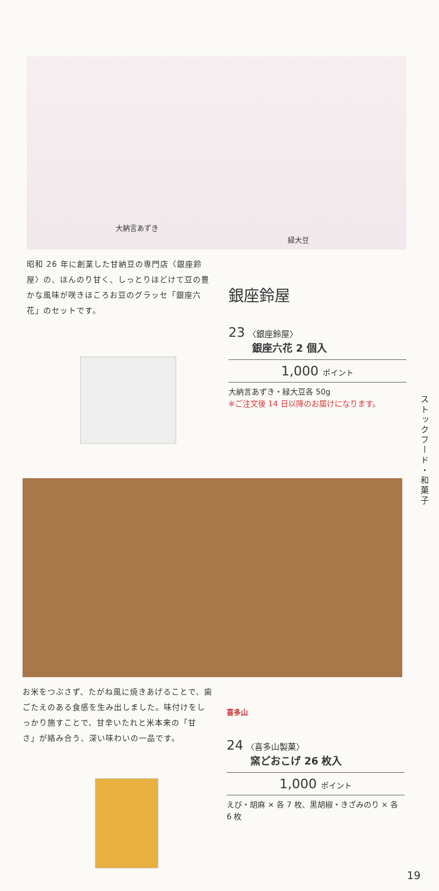大納言あずき
緑大豆
昭和 26 年に創業した甘納豆の専門店〈銀座鈴屋〉の、ほんのり甘く、しっとりほどけて豆の豊かな風味が咲きほころお豆のグラッセ「銀座六花」のセットです。
銀座鈴屋
23 〈銀座鈴屋〉
銀座六花 2 個入
1,000 ポイント
大納言あずき・緑大豆各 50g
※ご注文後 14 日以降のお届けになります。
ストックフード・和菓子
お米をつぶさず、たがね風に焼きあげることで、歯ごたえのある食感を生み出しました。味付けをしっかり施すことで、甘辛いたれと米本来の「甘さ」が絡み合う、深い味わいの一品です。
喜多山
24 〈喜多山製菓〉
窯どおこげ 26 枚入
1,000 ポイント
えび・胡麻 × 各 7 枚、黒胡椒・きざみのり × 各 6 枚
19